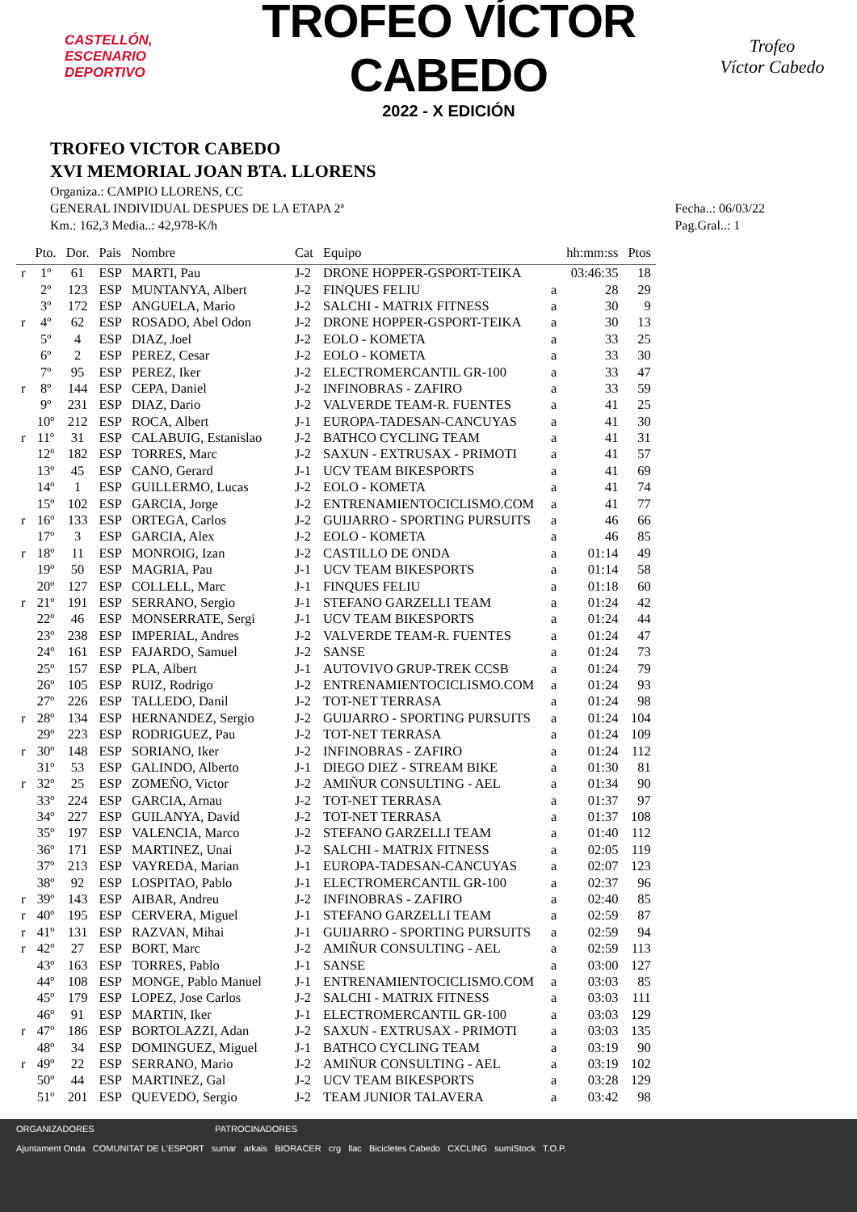CASTELLÓN,
ESCENARIO
DEPORTIVO
TROFEO VÍCTOR CABEDO
2022 - X EDICIÓN
Trofeo
Víctor Cabedo
TROFEO VICTOR CABEDO
XVI MEMORIAL JOAN BTA. LLORENS
Organiza.: CAMPIO LLORENS, CC
GENERAL INDIVIDUAL DESPUES DE LA ETAPA 2ª
Km.: 162,3 Media..: 42,978-K/h
Fecha..: 06/03/22
Pag.Gral..: 1
| | Pto. | Dor. | Pais | Nombre | Cat | Equipo | | hh:mm:ss | Ptos |
| --- | --- | --- | --- | --- | --- | --- | --- | --- | --- |
| r | 1º | 61 | ESP | MARTI, Pau | J-2 | DRONE HOPPER-GSPORT-TEIKA | | 03:46:35 | 18 |
| | 2º | 123 | ESP | MUNTANYA, Albert | J-2 | FINQUES FELIU | a | 28 | 29 |
| | 3º | 172 | ESP | ANGUELA, Mario | J-2 | SALCHI - MATRIX FITNESS | a | 30 | 9 |
| r | 4º | 62 | ESP | ROSADO, Abel Odon | J-2 | DRONE HOPPER-GSPORT-TEIKA | a | 30 | 13 |
| | 5º | 4 | ESP | DIAZ, Joel | J-2 | EOLO - KOMETA | a | 33 | 25 |
| | 6º | 2 | ESP | PEREZ, Cesar | J-2 | EOLO - KOMETA | a | 33 | 30 |
| | 7º | 95 | ESP | PEREZ, Iker | J-2 | ELECTROMERCANTIL GR-100 | a | 33 | 47 |
| r | 8º | 144 | ESP | CEPA, Daniel | J-2 | INFINOBRAS - ZAFIRO | a | 33 | 59 |
| | 9º | 231 | ESP | DIAZ, Dario | J-2 | VALVERDE TEAM-R. FUENTES | a | 41 | 25 |
| | 10º | 212 | ESP | ROCA, Albert | J-1 | EUROPA-TADESAN-CANCUYAS | a | 41 | 30 |
| r | 11º | 31 | ESP | CALABUIG, Estanislao | J-2 | BATHCO CYCLING TEAM | a | 41 | 31 |
| | 12º | 182 | ESP | TORRES, Marc | J-2 | SAXUN - EXTRUSAX - PRIMOTI | a | 41 | 57 |
| | 13º | 45 | ESP | CANO, Gerard | J-1 | UCV TEAM BIKESPORTS | a | 41 | 69 |
| | 14º | 1 | ESP | GUILLERMO, Lucas | J-2 | EOLO - KOMETA | a | 41 | 74 |
| | 15º | 102 | ESP | GARCIA, Jorge | J-2 | ENTRENAMIENTOCICLISMO.COM | a | 41 | 77 |
| r | 16º | 133 | ESP | ORTEGA, Carlos | J-2 | GUIJARRO - SPORTING PURSUITS | a | 46 | 66 |
| | 17º | 3 | ESP | GARCIA, Alex | J-2 | EOLO - KOMETA | a | 46 | 85 |
| r | 18º | 11 | ESP | MONROIG, Izan | J-2 | CASTILLO DE ONDA | a | 01:14 | 49 |
| | 19º | 50 | ESP | MAGRIA, Pau | J-1 | UCV TEAM BIKESPORTS | a | 01:14 | 58 |
| | 20º | 127 | ESP | COLLELL, Marc | J-1 | FINQUES FELIU | a | 01:18 | 60 |
| r | 21º | 191 | ESP | SERRANO, Sergio | J-1 | STEFANO GARZELLI TEAM | a | 01:24 | 42 |
| | 22º | 46 | ESP | MONSERRATE, Sergi | J-1 | UCV TEAM BIKESPORTS | a | 01:24 | 44 |
| | 23º | 238 | ESP | IMPERIAL, Andres | J-2 | VALVERDE TEAM-R. FUENTES | a | 01:24 | 47 |
| | 24º | 161 | ESP | FAJARDO, Samuel | J-2 | SANSE | a | 01:24 | 73 |
| | 25º | 157 | ESP | PLA, Albert | J-1 | AUTOVIVO GRUP-TREK CCSB | a | 01:24 | 79 |
| | 26º | 105 | ESP | RUIZ, Rodrigo | J-2 | ENTRENAMIENTOCICLISMO.COM | a | 01:24 | 93 |
| | 27º | 226 | ESP | TALLEDO, Danil | J-2 | TOT-NET TERRASA | a | 01:24 | 98 |
| r | 28º | 134 | ESP | HERNANDEZ, Sergio | J-2 | GUIJARRO - SPORTING PURSUITS | a | 01:24 | 104 |
| | 29º | 223 | ESP | RODRIGUEZ, Pau | J-2 | TOT-NET TERRASA | a | 01:24 | 109 |
| r | 30º | 148 | ESP | SORIANO, Iker | J-2 | INFINOBRAS - ZAFIRO | a | 01:24 | 112 |
| | 31º | 53 | ESP | GALINDO, Alberto | J-1 | DIEGO DIEZ - STREAM BIKE | a | 01:30 | 81 |
| r | 32º | 25 | ESP | ZOMEÑO, Victor | J-2 | AMIÑUR CONSULTING - AEL | a | 01:34 | 90 |
| | 33º | 224 | ESP | GARCIA, Arnau | J-2 | TOT-NET TERRASA | a | 01:37 | 97 |
| | 34º | 227 | ESP | GUILANYA, David | J-2 | TOT-NET TERRASA | a | 01:37 | 108 |
| | 35º | 197 | ESP | VALENCIA, Marco | J-2 | STEFANO GARZELLI TEAM | a | 01:40 | 112 |
| | 36º | 171 | ESP | MARTINEZ, Unai | J-2 | SALCHI - MATRIX FITNESS | a | 02:05 | 119 |
| | 37º | 213 | ESP | VAYREDA, Marian | J-1 | EUROPA-TADESAN-CANCUYAS | a | 02:07 | 123 |
| | 38º | 92 | ESP | LOSPITAO, Pablo | J-1 | ELECTROMERCANTIL GR-100 | a | 02:37 | 96 |
| r | 39º | 143 | ESP | AIBAR, Andreu | J-2 | INFINOBRAS - ZAFIRO | a | 02:40 | 85 |
| r | 40º | 195 | ESP | CERVERA, Miguel | J-1 | STEFANO GARZELLI TEAM | a | 02:59 | 87 |
| r | 41º | 131 | ESP | RAZVAN, Mihai | J-1 | GUIJARRO - SPORTING PURSUITS | a | 02:59 | 94 |
| r | 42º | 27 | ESP | BORT, Marc | J-2 | AMIÑUR CONSULTING - AEL | a | 02:59 | 113 |
| | 43º | 163 | ESP | TORRES, Pablo | J-1 | SANSE | a | 03:00 | 127 |
| | 44º | 108 | ESP | MONGE, Pablo Manuel | J-1 | ENTRENAMIENTOCICLISMO.COM | a | 03:03 | 85 |
| | 45º | 179 | ESP | LOPEZ, Jose Carlos | J-2 | SALCHI - MATRIX FITNESS | a | 03:03 | 111 |
| | 46º | 91 | ESP | MARTIN, Iker | J-1 | ELECTROMERCANTIL GR-100 | a | 03:03 | 129 |
| r | 47º | 186 | ESP | BORTOLAZZI, Adan | J-2 | SAXUN - EXTRUSAX - PRIMOTI | a | 03:03 | 135 |
| | 48º | 34 | ESP | DOMINGUEZ, Miguel | J-1 | BATHCO CYCLING TEAM | a | 03:19 | 90 |
| r | 49º | 22 | ESP | SERRANO, Mario | J-2 | AMIÑUR CONSULTING - AEL | a | 03:19 | 102 |
| | 50º | 44 | ESP | MARTINEZ, Gal | J-2 | UCV TEAM BIKESPORTS | a | 03:28 | 129 |
| | 51º | 201 | ESP | QUEVEDO, Sergio | J-2 | TEAM JUNIOR TALAVERA | a | 03:42 | 98 |
ORGANIZADORES PATROCINADORES
Ajuntament Onda COMUNITAT DE L'ESPORT sumar arkais BIORACER crg llac Bicicletes Cabedo CXCLING sumiStock T.O.P.